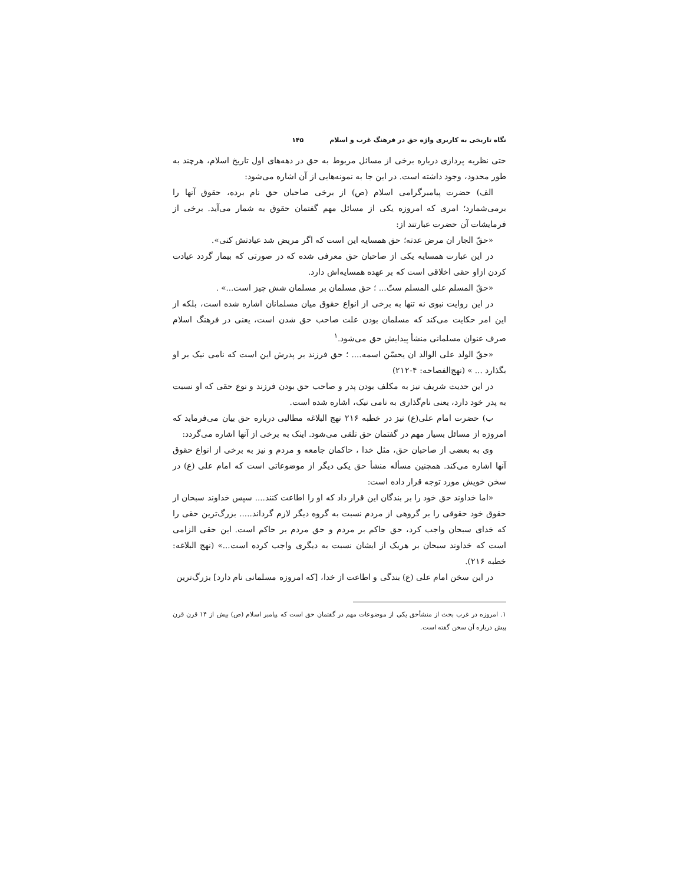نگاه تاریخی به کاربری واژه حق در فرهنگ غرب و اسلام ۱۴۵
حتی نظریه پردازی درباره برخی از مسائل مربوط به حق در دهه‌های اول تاریخ اسلام، هرچند به طور محدود، وجود داشته است. در این جا به نمونه‌هایی از آن اشاره می‌شود:
الف) حضرت پیامبرگرامی اسلام (ص) از برخی صاحبان حق نام برده، حقوق آنها را برمی‌شمارد؛ امری که امروزه یکی از مسائل مهم گفتمان حقوق به شمار می‌آید. برخی از فرمایشات آن حضرت عبارتند از:
«حقّ الجار ان مرض عدته؛ حق همسایه این است که اگر مریض شد عیادتش کنی».
در این عبارت همسایه یکی از صاحبان حق معرفی شده که در صورتی که بیمار گردد عیادت کردن ازاو حقی اخلاقی است که بر عهده همسایه‌اش دارد.
«حقّ المسلم علی المسلم ستّ... ؛ حق مسلمان بر مسلمان شش چیز است...» .
در این روایت نبوی نه تنها به برخی از انواع حقوق میان مسلمانان اشاره شده است، بلکه از این امر حکایت می‌کند که مسلمان بودن علت صاحب حق شدن است، یعنی در فرهنگ اسلام صرف عنوان مسلمانی منشأ پیدایش حق می‌شود.<sup>۱</sup>
«حقّ الولد علی الوالد ان یحسّن اسمه.... ؛ حق فرزند بر پدرش این است که نامی نیک بر او بگذارد ... » (نهج‌الفصاحه: ۴-۲۱۲)
در این حدیث شریف نیز به مکلف بودن پدر و صاحب حق بودن فرزند و نوع حقی که او نسبت به پدر خود دارد، یعنی نام‌گذاری به نامی نیک، اشاره شده است.
ب) حضرت امام علی(ع) نیز در خطبه ۲۱۶ نهج البلاغه مطالبی درباره حق بیان می‌فرماید که امروزه از مسائل بسیار مهم در گفتمان حق تلقی می‌شود. اینک به برخی از آنها اشاره می‌گردد:
وی به بعضی از صاحبان حق، مثل خدا ، حاکمان جامعه و مردم و نیز به برخی از انواع حقوق آنها اشاره می‌کند. همچنین مسأله منشأ حق یکی دیگر از موضوعاتی است که امام علی (ع) در سخن خویش مورد توجه قرار داده است:
«اما خداوند حق خود را بر بندگان این قرار داد که او را اطاعت کنند.... سپس خداوند سبحان از حقوق خود حقوقی را بر گروهی از مردم نسبت به گروه دیگر لازم گرداند..... بزرگ‌ترین حقی را که خدای سبحان واجب کرد، حق حاکم بر مردم و حق مردم بر حاکم است. این حقی الزامی است که خداوند سبحان بر هریک از ایشان نسبت به دیگری واجب کرده است...» (نهج البلاغه: خطبه ۲۱۶).
در این سخن امام علی (ع) بندگی و اطاعت از خدا، [که امروزه مسلمانی نام دارد] بزرگ‌ترین
۱. امروزه در غرب بحث از منشأحق یکی از موضوعات مهم در گفتمان حق است که پیامبر اسلام (ص) بیش از ۱۴ قرن قرن پیش درباره آن سخن گفته است.